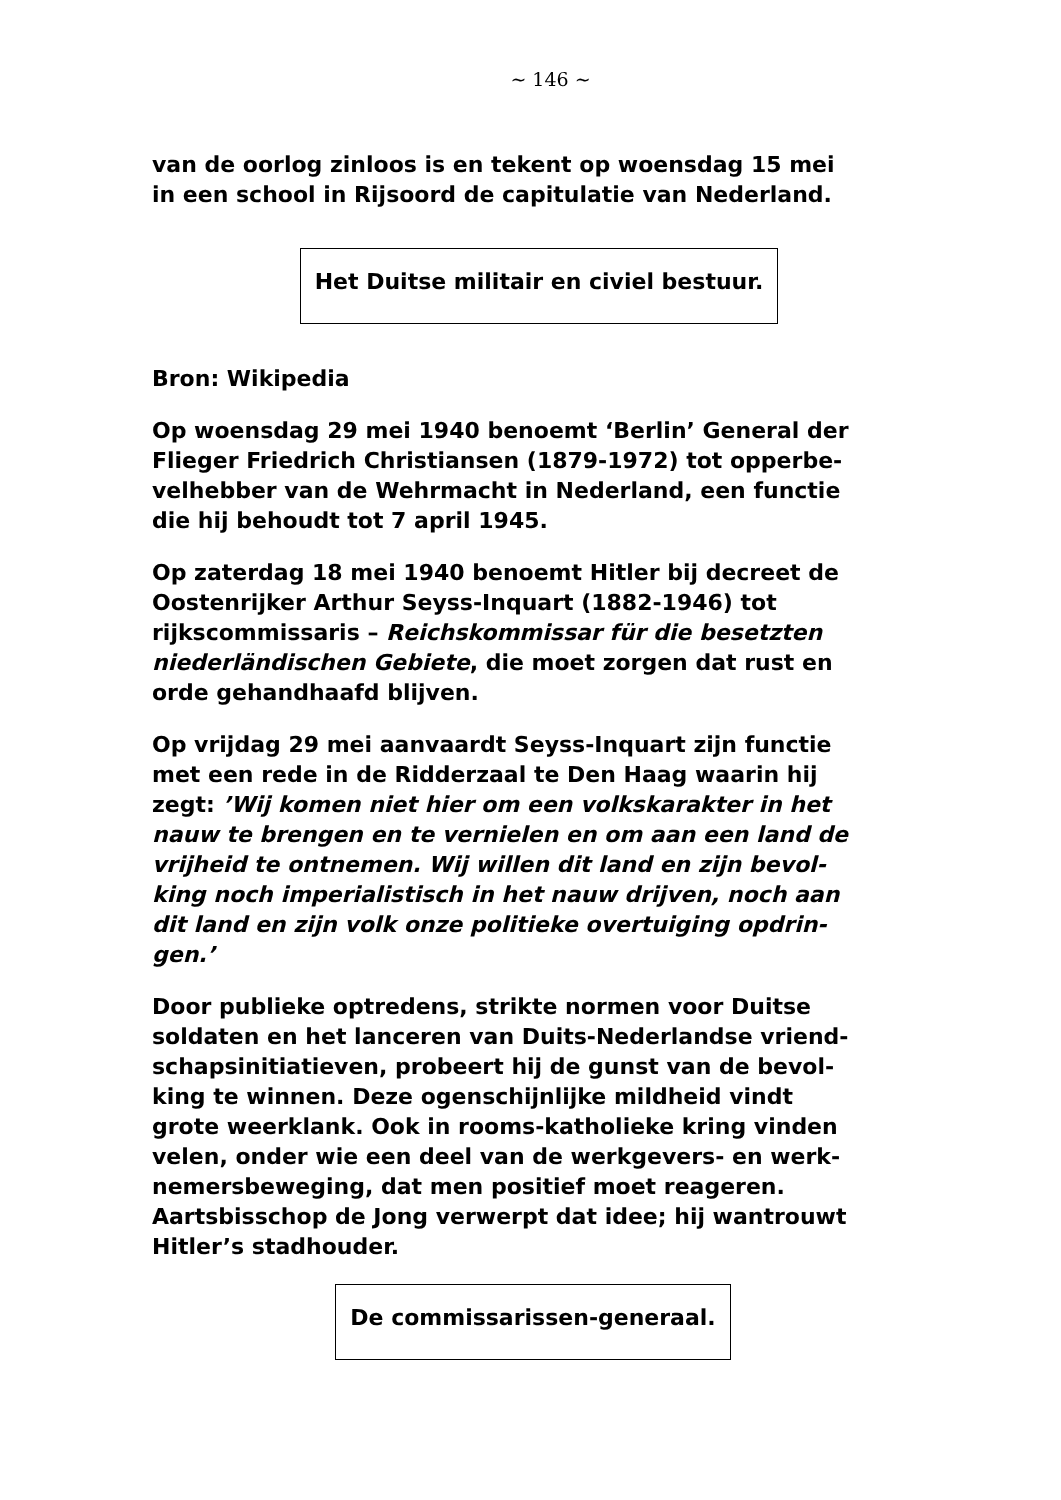~ 146 ~
van de oorlog zinloos is en tekent op woensdag 15 mei in een school in Rijsoord de capitulatie van Nederland.
Het Duitse militair en civiel bestuur.
Bron: Wikipedia
Op woensdag 29 mei 1940 benoemt ‘Berlin’ General der Flieger Friedrich Christiansen (1879-1972) tot opperbe-velhebber van de Wehrmacht in Nederland, een functie die hij behoudt tot 7 april 1945.
Op zaterdag 18 mei 1940 benoemt Hitler bij decreet de Oostenrijker Arthur Seyss-Inquart (1882-1946) tot rijkscommissaris – Reichskommissar für die besetzten niederländischen Gebiete, die moet zorgen dat rust en orde gehandhaafd blijven.
Op vrijdag 29 mei aanvaardt Seyss-Inquart zijn functie met een rede in de Ridderzaal te Den Haag waarin hij zegt: ’Wij komen niet hier om een volkskarakter in het nauw te brengen en te vernielen en om aan een land de vrijheid te ontnemen. Wij willen dit land en zijn bevol-king noch imperialistisch in het nauw drijven, noch aan dit land en zijn volk onze politieke overtuiging opdrin-gen.’
Door publieke optredens, strikte normen voor Duitse soldaten en het lanceren van Duits-Nederlandse vriend-schapsinitiatieven, probeert hij de gunst van de bevol-king te winnen. Deze ogenschijnlijke mildheid vindt grote weerklank. Ook in rooms-katholieke kring vinden velen, onder wie een deel van de werkgevers- en werk-nemersbeweging, dat men positief moet reageren. Aartsbisschop de Jong verwerpt dat idee; hij wantrouwt Hitler’s stadhouder.
De commissarissen-generaal.